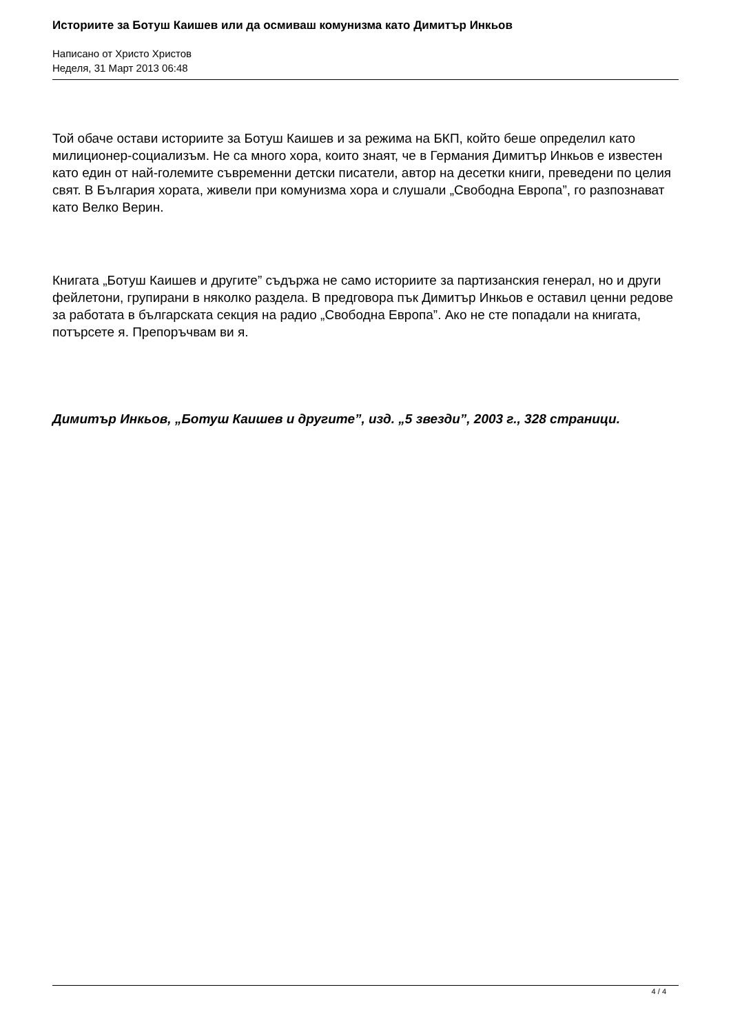Историите за Ботуш Каишев или да осмиваш комунизма като Димитър Инкьов
Написано от Христо Христов
Неделя, 31 Март 2013 06:48
Той обаче остави историите за Ботуш Каишев и за режима на БКП, който беше определил като милиционер-социализъм. Не са много хора, които знаят, че в Германия Димитър Инкьов е известен като един от най-големите съвременни детски писатели, автор на десетки книги, преведени по целия свят. В България хората, живели при комунизма хора и слушали „Свободна Европа”, го разпознават като Велко Верин.
Книгата „Ботуш Каишев и другите” съдържа не само историите за партизанския генерал, но и други фейлетони, групирани в няколко раздела. В предговора пък Димитър Инкьов е оставил ценни редове за работата в българската секция на радио „Свободна Европа”. Ако не сте попадали на книгата, потърсете я. Препоръчвам ви я.
Димитър Инкьов, „Ботуш Каишев и другите”, изд. „5 звезди”, 2003 г., 328 страници.
4 / 4